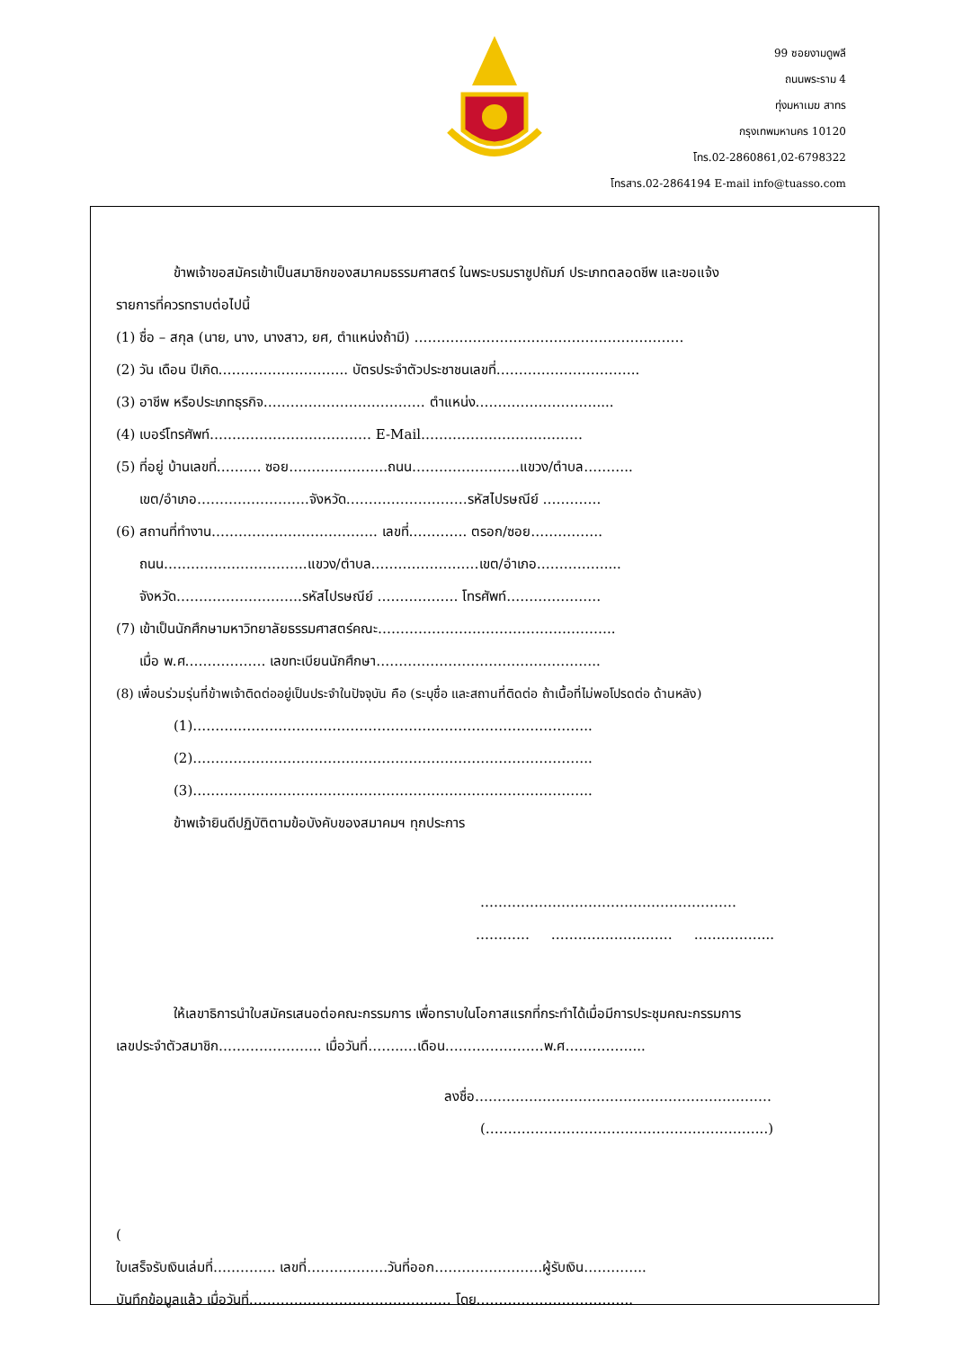99 ซอยงามดูพลี
ถนนพระราม 4
ทุ่งมหาเมฆ สาทร
กรุงเทพมหานคร 10120
โทร.02-2860861,02-6798322
โทรสาร.02-2864194 E-mail info@tuasso.com
ข้าพเจ้าขอสมัครเข้าเป็นสมาชิกของสมาคมธรรมศาสตร์ ในพระบรมราชูปถัมภ์ ประเภทตลอดชีพ และขอแจ้ง
รายการที่ควรทราบต่อไปนี้
(1) ชื่อ – สกุล (นาย, นาง, นางสาว, ยศ, ตำแหน่งถ้ามี) ……………………………………………………
(2) วัน เดือน ปีเกิด……………………….. บัตรประจำตัวประชาชนเลขที่…………………………..
(3) อาชีพ หรือประเภทธุรกิจ……………………………… ตำแหน่ง………………………....
(4) เบอร์โทรศัพท์……………………………… E-Mail………………………………
(5) ที่อยู่ บ้านเลขที่………. ซอย………………….ถนน……………………แขวง/ตำบล………..
เขต/อำเภอ…………………….จังหวัด………………………รหัสไปรษณีย์ ………….
(6) สถานที่ทำงาน………………………………. เลขที่…………. ตรอก/ซอย…………….
ถนน…………………………..แขวง/ตำบล……………………เขต/อำเภอ……………....
จังหวัด……………………….รหัสไปรษณีย์ ……………… โทรศัพท์…………………
(7) เข้าเป็นนักศึกษามหาวิทยาลัยธรรมศาสตร์คณะ……………………………………………..
เมื่อ พ.ศ……………… เลขทะเบียนนักศึกษา…………………………………………..
(8) เพื่อนร่วมรุ่นที่ข้าพเจ้าติดต่ออยู่เป็นประจำในปัจจุบัน คือ (ระบุชื่อ และสถานที่ติดต่อ ถ้าเนื้อที่ไม่พอโปรดต่อ ด้านหลัง)
(1)……………………………………………………………………………..
(2)……………………………………………………………………………..
(3)……………………………………………………………………………..
ข้าพเจ้ายินดีปฏิบัติตามข้อบังคับของสมาคมฯ ทุกประการ
…………………………………………………
………… ……………………… ……………...
ให้เลขาธิการนำใบสมัครเสนอต่อคณะกรรมการ เพื่อทราบในโอกาสแรกที่กระทำได้เมื่อมีการประชุมคณะกรรมการ
เลขประจำตัวสมาชิก………………….. เมื่อวันที่……..…เดือน………………….พ.ศ……………...
ลงชื่อ…………………………………………………………
(……………………………………………………...)
(
ใบเสร็จรับเงินเล่มที่………….. เลขที่………………วันที่ออก……………………ผู้รับเงิน…………..
บันทึกข้อมูลแล้ว เมื่อวันที่……………………………………… โดย……………………………..